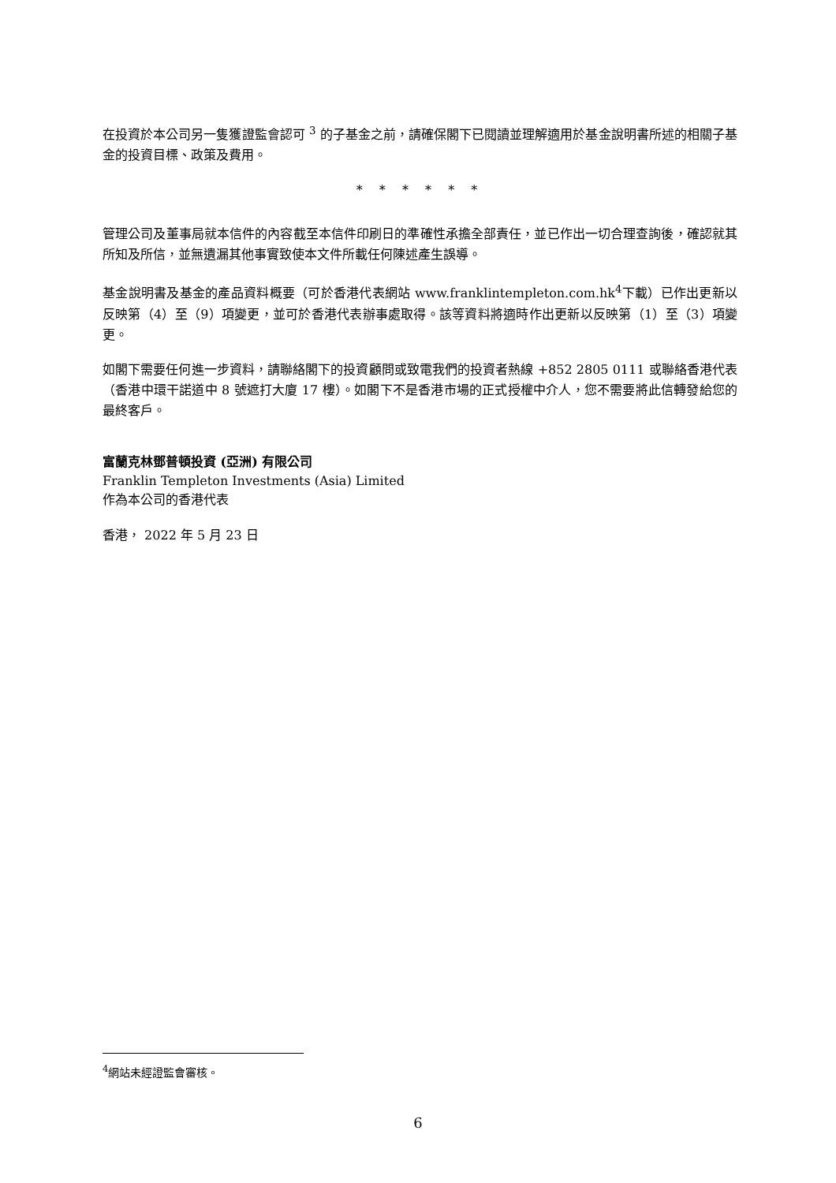在投資於本公司另一隻獲證監會認可 <sup>3</sup> 的子基金之前，請確保閣下已閱讀並理解適用於基金說明書所述的相關子基金的投資目標、政策及費用。
* * * * * *
管理公司及董事局就本信件的內容截至本信件印刷日的準確性承擔全部責任，並已作出一切合理查詢後，確認就其所知及所信，並無遺漏其他事實致使本文件所載任何陳述產生誤導。
基金說明書及基金的產品資料概要（可於香港代表網站 www.franklintempleton.com.hk<sup>4</sup>下載）已作出更新以反映第（4）至（9）項變更，並可於香港代表辦事處取得。該等資料將適時作出更新以反映第（1）至（3）項變更。
如閣下需要任何進一步資料，請聯絡閣下的投資顧問或致電我們的投資者熱線 +852 2805 0111 或聯絡香港代表（香港中環干諾道中 8 號遮打大廈 17 樓）。如閣下不是香港市場的正式授權中介人，您不需要將此信轉發給您的最終客戶。
富蘭克林鄧普頓投資 (亞洲) 有限公司
Franklin Templeton Investments (Asia) Limited
作為本公司的香港代表
香港， 2022 年 5 月 23 日
<sup>4</sup> 網站未經證監會審核。
6